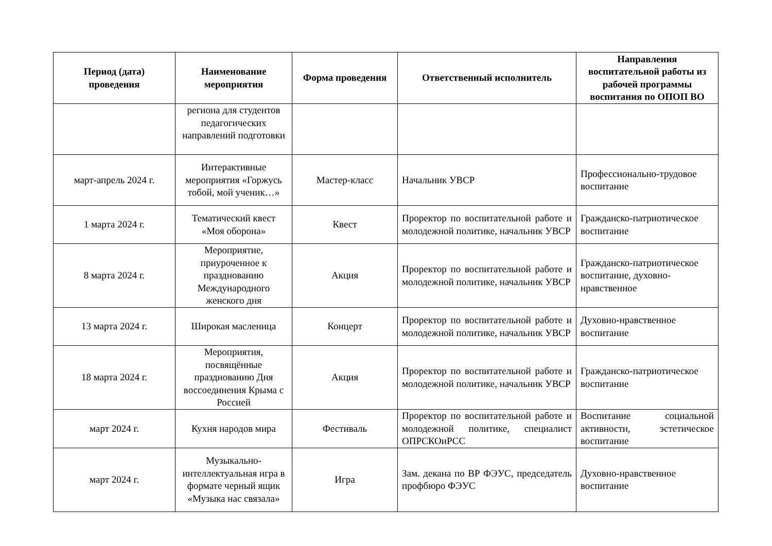| Период (дата) проведения | Наименование мероприятия | Форма проведения | Ответственный исполнитель | Направления воспитательной работы из рабочей программы воспитания по ОПОП ВО |
| --- | --- | --- | --- | --- |
| | региона для студентов педагогических направлений подготовки | | | |
| март-апрель 2024 г. | Интерактивные мероприятия «Горжусь тобой, мой ученик…» | Мастер-класс | Начальник УВСР | Профессионально-трудовое воспитание |
| 1 марта 2024 г. | Тематический квест «Моя оборона» | Квест | Проректор по воспитательной работе и молодежной политике, начальник УВСР | Гражданско-патриотическое воспитание |
| 8 марта 2024 г. | Мероприятие, приуроченное к празднованию Международного женского дня | Акция | Проректор по воспитательной работе и молодежной политике, начальник УВСР | Гражданско-патриотическое воспитание, духовно-нравственное |
| 13 марта 2024 г. | Широкая масленица | Концерт | Проректор по воспитательной работе и молодежной политике, начальник УВСР | Духовно-нравственное воспитание |
| 18 марта 2024 г. | Мероприятия, посвящённые празднованию Дня воссоединения Крыма с Россией | Акция | Проректор по воспитательной работе и молодежной политике, начальник УВСР | Гражданско-патриотическое воспитание |
| март 2024 г. | Кухня народов мира | Фестиваль | Проректор по воспитательной работе и молодежной политике, специалист ОПРСКОиРСС | Воспитание социальной активности, эстетическое воспитание |
| март 2024 г. | Музыкально-интеллектуальная игра в формате черный ящик «Музыка нас связала» | Игра | Зам. декана по ВР ФЭУС, председатель профбюро ФЭУС | Духовно-нравственное воспитание |